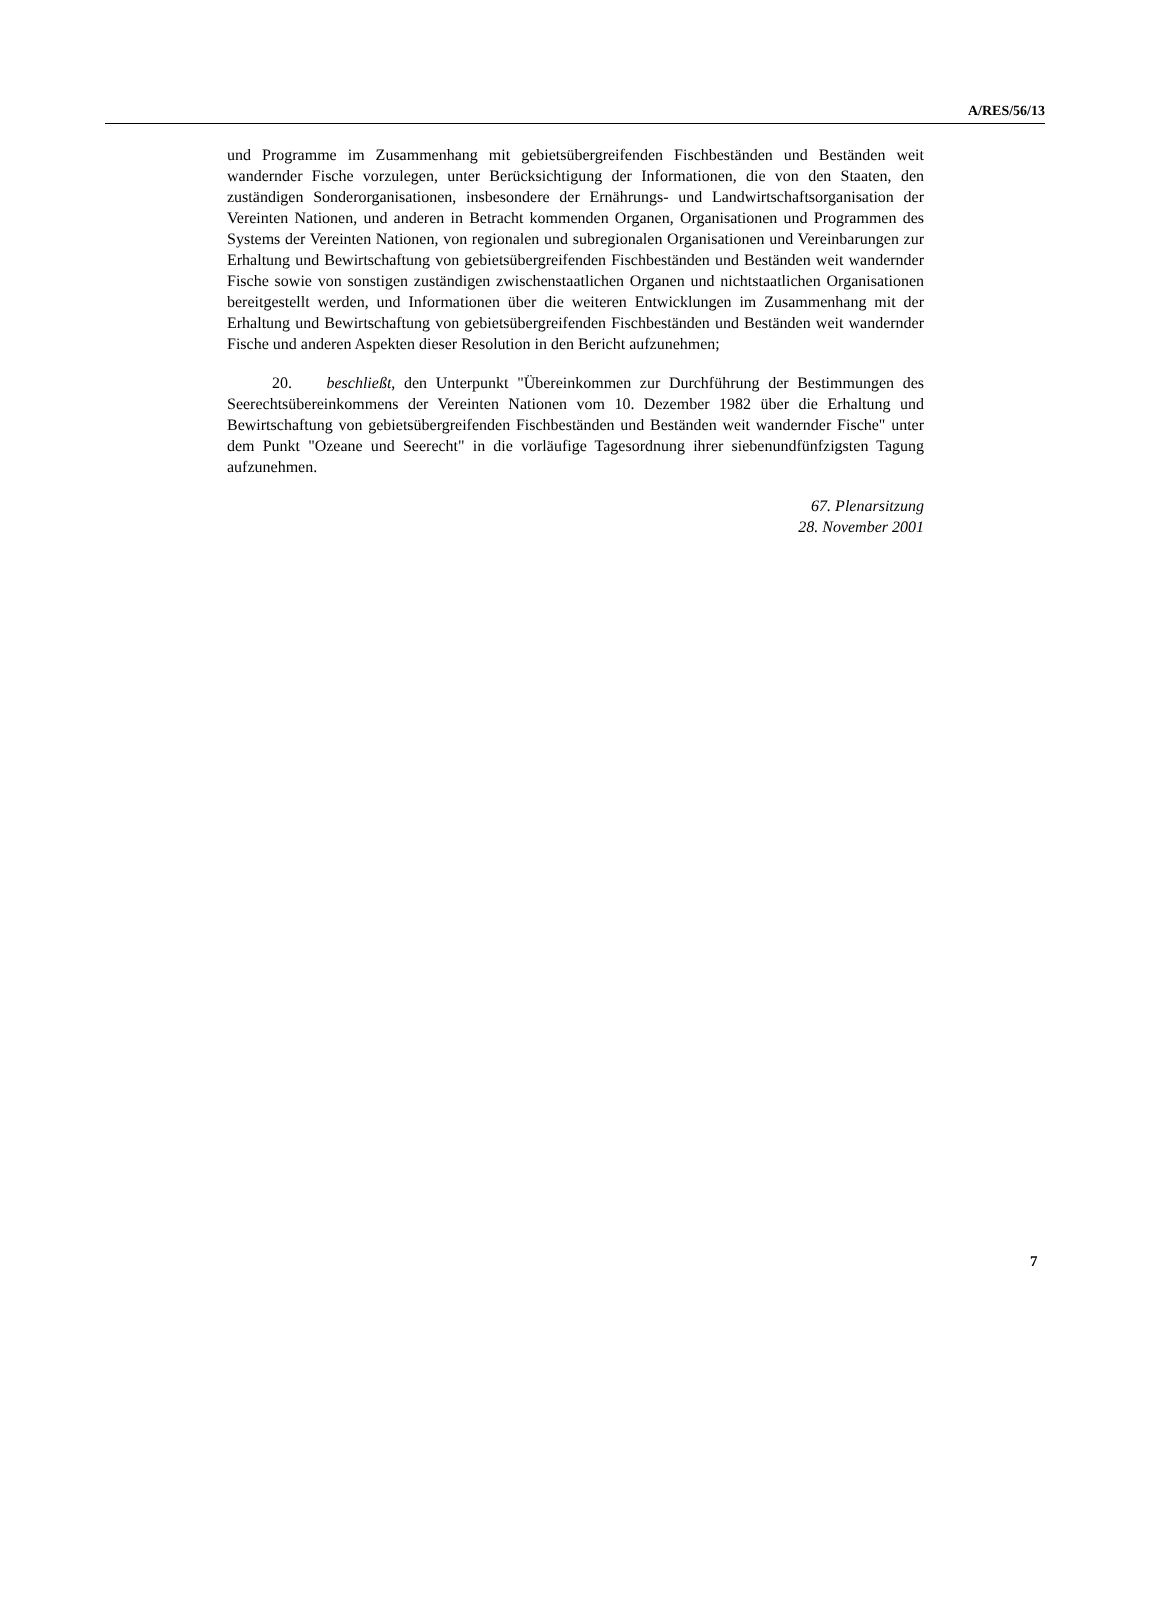A/RES/56/13
und Programme im Zusammenhang mit gebietsübergreifenden Fischbeständen und Beständen weit wandernder Fische vorzulegen, unter Berücksichtigung der Informationen, die von den Staaten, den zuständigen Sonderorganisationen, insbesondere der Ernährungs- und Landwirtschaftsorganisation der Vereinten Nationen, und anderen in Betracht kommenden Organen, Organisationen und Programmen des Systems der Vereinten Nationen, von regionalen und subregionalen Organisationen und Vereinbarungen zur Erhaltung und Bewirtschaftung von gebietsübergreifenden Fischbeständen und Beständen weit wandernder Fische sowie von sonstigen zuständigen zwischenstaatlichen Organen und nichtstaatlichen Organisationen bereitgestellt werden, und Informationen über die weiteren Entwicklungen im Zusammenhang mit der Erhaltung und Bewirtschaftung von gebietsübergreifenden Fischbeständen und Beständen weit wandernder Fische und anderen Aspekten dieser Resolution in den Bericht aufzunehmen;
20. beschließt, den Unterpunkt "Übereinkommen zur Durchführung der Bestimmungen des Seerechtsübereinkommens der Vereinten Nationen vom 10. Dezember 1982 über die Erhaltung und Bewirtschaftung von gebietsübergreifenden Fischbeständen und Beständen weit wandernder Fische" unter dem Punkt "Ozeane und Seerecht" in die vorläufige Tagesordnung ihrer siebenundfünfzigsten Tagung aufzunehmen.
67. Plenarsitzung
28. November 2001
7